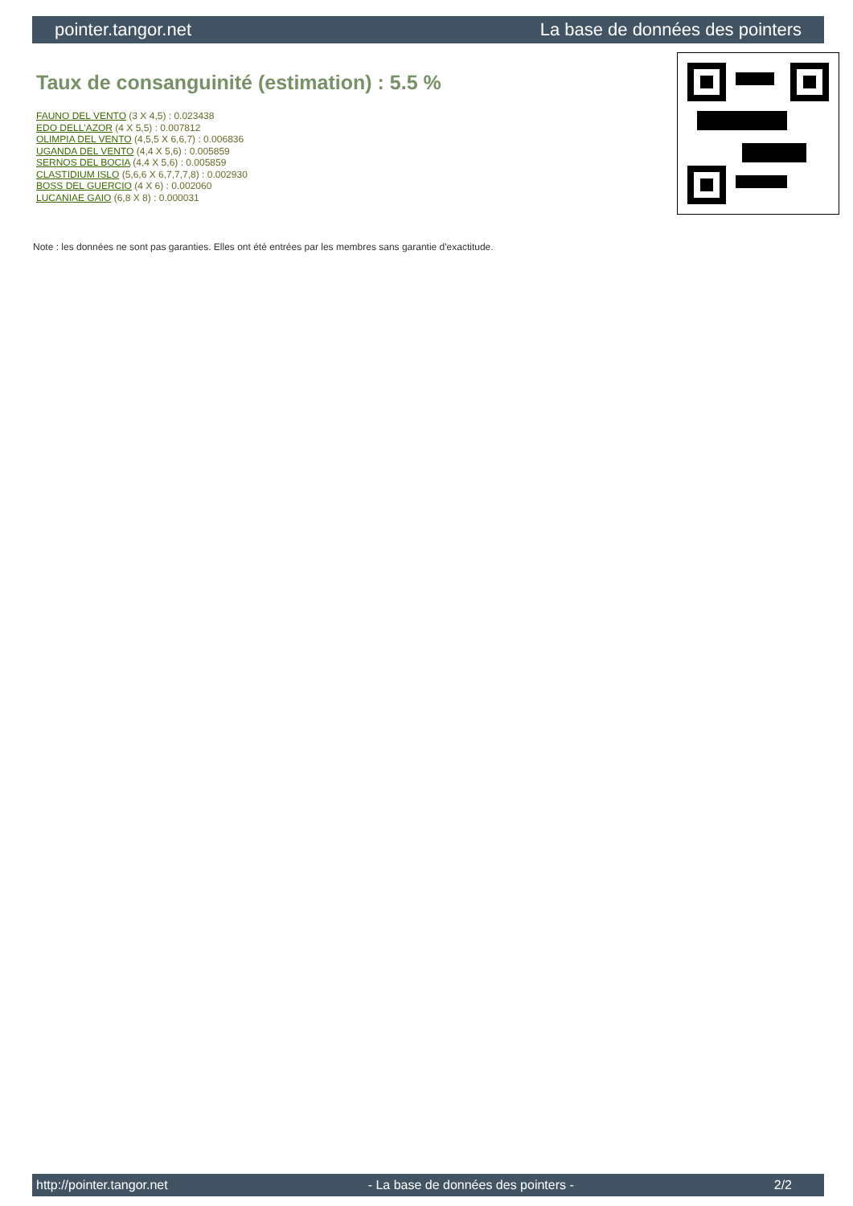pointer.tangor.net La base de données des pointers
Taux de consanguinité (estimation) : 5.5 %
FAUNO DEL VENTO (3 X 4,5) : 0.023438
EDO DELL'AZOR (4 X 5,5) : 0.007812
OLIMPIA DEL VENTO (4,5,5 X 6,6,7) : 0.006836
UGANDA DEL VENTO (4,4 X 5,6) : 0.005859
SERNOS DEL BOCIA (4,4 X 5,6) : 0.005859
CLASTIDIUM ISLO (5,6,6 X 6,7,7,7,8) : 0.002930
BOSS DEL GUERCIO (4 X 6) : 0.002060
LUCANIAE GAIO (6,8 X 8) : 0.000031
Note : les données ne sont pas garanties. Elles ont été entrées par les membres sans garantie d'exactitude.
http://pointer.tangor.net - La base de données des pointers - 2/2